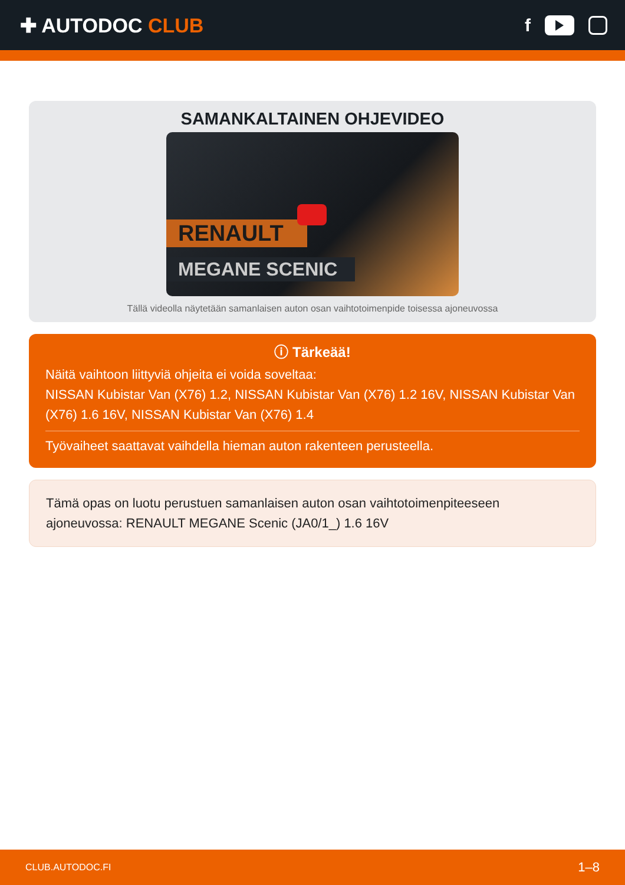✚ AUTODOC CLUB f
SAMANKALTAINEN OHJEVIDEO
RENAULT
MEGANE SCENIC
Tällä videolla näytetään samanlaisen auton osan vaihtotoimenpide toisessa ajoneuvossa
ⓘ Tärkeää!
Näitä vaihtoon liittyviä ohjeita ei voida soveltaa:
NISSAN Kubistar Van (X76) 1.2, NISSAN Kubistar Van (X76) 1.2 16V, NISSAN Kubistar Van (X76) 1.6 16V, NISSAN Kubistar Van (X76) 1.4
Työvaiheet saattavat vaihdella hieman auton rakenteen perusteella.
Tämä opas on luotu perustuen samanlaisen auton osan vaihtotoimenpiteeseen ajoneuvossa: RENAULT MEGANE Scenic (JA0/1_) 1.6 16V
CLUB.AUTODOC.FI 1–8